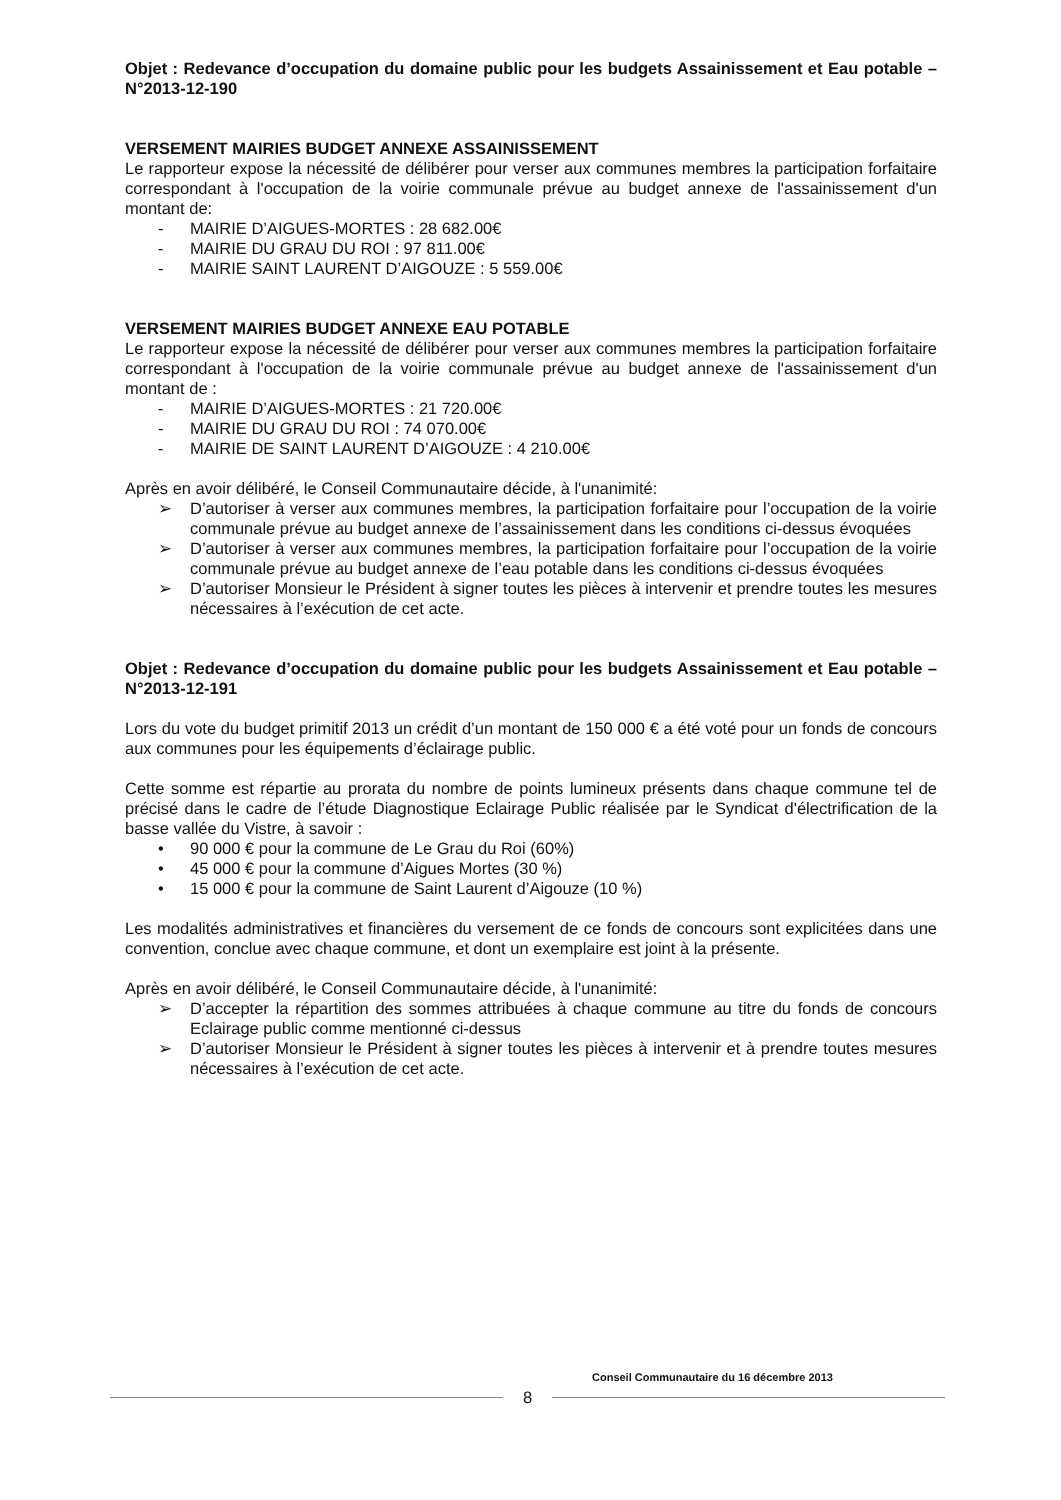Objet : Redevance d’occupation du domaine public pour les budgets Assainissement et Eau potable – N°2013-12-190
VERSEMENT MAIRIES BUDGET ANNEXE ASSAINISSEMENT
Le rapporteur expose la nécessité de délibérer pour verser aux communes membres la participation forfaitaire correspondant à l'occupation de la voirie communale prévue au budget annexe de l'assainissement d'un montant de:
- MAIRIE D’AIGUES-MORTES : 28 682.00€
- MAIRIE DU GRAU DU ROI : 97 811.00€
- MAIRIE SAINT LAURENT D’AIGOUZE : 5 559.00€
VERSEMENT MAIRIES BUDGET ANNEXE EAU POTABLE
Le rapporteur expose la nécessité de délibérer pour verser aux communes membres la participation forfaitaire correspondant à l'occupation de la voirie communale prévue au budget annexe de l'assainissement d'un montant de :
- MAIRIE D’AIGUES-MORTES : 21 720.00€
- MAIRIE DU GRAU DU ROI : 74 070.00€
- MAIRIE DE SAINT LAURENT D’AIGOUZE : 4 210.00€
Après en avoir délibéré, le Conseil Communautaire décide, à l'unanimité:
➢ D’autoriser à verser aux communes membres, la participation forfaitaire pour l’occupation de la voirie communale prévue au budget annexe de l’assainissement dans les conditions ci-dessus évoquées
➢ D’autoriser à verser aux communes membres, la participation forfaitaire pour l’occupation de la voirie communale prévue au budget annexe de l’eau potable dans les conditions ci-dessus évoquées
➢ D’autoriser Monsieur le Président à signer toutes les pièces à intervenir et prendre toutes les mesures nécessaires à l’exécution de cet acte.
Objet : Redevance d’occupation du domaine public pour les budgets Assainissement et Eau potable – N°2013-12-191
Lors du vote du budget primitif 2013 un crédit d’un montant de 150 000 € a été voté pour un fonds de concours aux communes pour les équipements d’éclairage public.
Cette somme est répartie au prorata du nombre de points lumineux présents dans chaque commune tel de précisé dans le cadre de l’étude Diagnostique Eclairage Public réalisée par le Syndicat d'électrification de la basse vallée du Vistre, à savoir :
• 90 000 € pour la commune de Le Grau du Roi (60%)
• 45 000 € pour la commune d’Aigues Mortes (30 %)
• 15 000 € pour la commune de Saint Laurent d’Aigouze (10 %)
Les modalités administratives et financières du versement de ce fonds de concours sont explicitées dans une convention, conclue avec chaque commune, et dont un exemplaire est joint à la présente.
Après en avoir délibéré, le Conseil Communautaire décide, à l'unanimité:
➢ D’accepter la répartition des sommes attribuées à chaque commune au titre du fonds de concours Eclairage public comme mentionné ci-dessus
➢ D’autoriser Monsieur le Président à signer toutes les pièces à intervenir et à prendre toutes mesures nécessaires à l’exécution de cet acte.
Conseil Communautaire du 16 décembre 2013
8